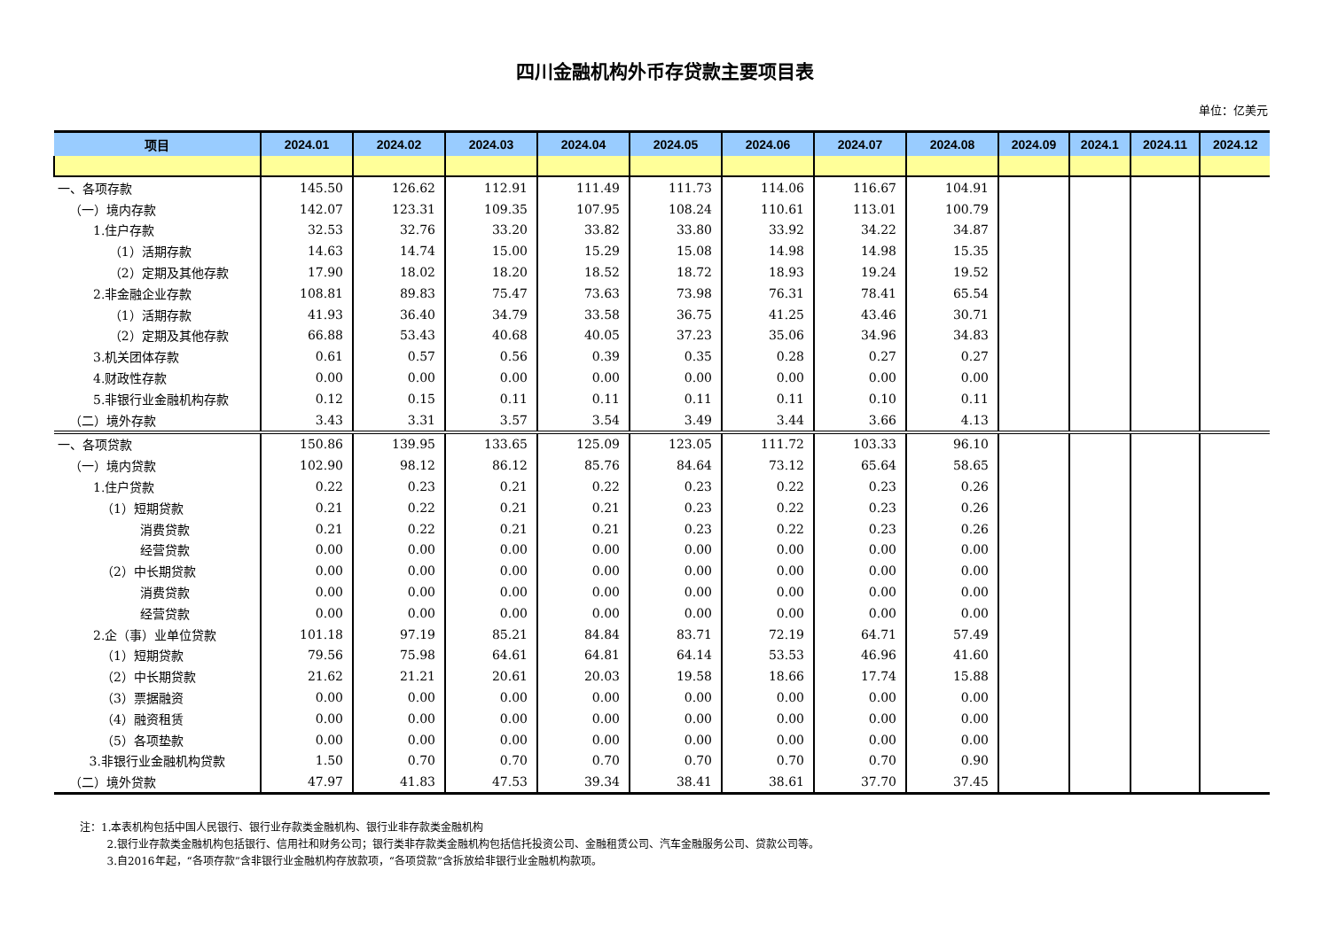四川金融机构外币存贷款主要项目表
单位：亿美元
| 项目 | 2024.01 | 2024.02 | 2024.03 | 2024.04 | 2024.05 | 2024.06 | 2024.07 | 2024.08 | 2024.09 | 2024.1 | 2024.11 | 2024.12 |
| --- | --- | --- | --- | --- | --- | --- | --- | --- | --- | --- | --- | --- |
| 一、各项存款 | 145.50 | 126.62 | 112.91 | 111.49 | 111.73 | 114.06 | 116.67 | 104.91 | | | | |
| （一）境内存款 | 142.07 | 123.31 | 109.35 | 107.95 | 108.24 | 110.61 | 113.01 | 100.79 | | | | |
| 1.住户存款 | 32.53 | 32.76 | 33.20 | 33.82 | 33.80 | 33.92 | 34.22 | 34.87 | | | | |
| （1）活期存款 | 14.63 | 14.74 | 15.00 | 15.29 | 15.08 | 14.98 | 14.98 | 15.35 | | | | |
| （2）定期及其他存款 | 17.90 | 18.02 | 18.20 | 18.52 | 18.72 | 18.93 | 19.24 | 19.52 | | | | |
| 2.非金融企业存款 | 108.81 | 89.83 | 75.47 | 73.63 | 73.98 | 76.31 | 78.41 | 65.54 | | | | |
| （1）活期存款 | 41.93 | 36.40 | 34.79 | 33.58 | 36.75 | 41.25 | 43.46 | 30.71 | | | | |
| （2）定期及其他存款 | 66.88 | 53.43 | 40.68 | 40.05 | 37.23 | 35.06 | 34.96 | 34.83 | | | | |
| 3.机关团体存款 | 0.61 | 0.57 | 0.56 | 0.39 | 0.35 | 0.28 | 0.27 | 0.27 | | | | |
| 4.财政性存款 | 0.00 | 0.00 | 0.00 | 0.00 | 0.00 | 0.00 | 0.00 | 0.00 | | | | |
| 5.非银行业金融机构存款 | 0.12 | 0.15 | 0.11 | 0.11 | 0.11 | 0.11 | 0.10 | 0.11 | | | | |
| （二）境外存款 | 3.43 | 3.31 | 3.57 | 3.54 | 3.49 | 3.44 | 3.66 | 4.13 | | | | |
| 一、各项贷款 | 150.86 | 139.95 | 133.65 | 125.09 | 123.05 | 111.72 | 103.33 | 96.10 | | | | |
| （一）境内贷款 | 102.90 | 98.12 | 86.12 | 85.76 | 84.64 | 73.12 | 65.64 | 58.65 | | | | |
| 1.住户贷款 | 0.22 | 0.23 | 0.21 | 0.22 | 0.23 | 0.22 | 0.23 | 0.26 | | | | |
| （1）短期贷款 | 0.21 | 0.22 | 0.21 | 0.21 | 0.23 | 0.22 | 0.23 | 0.26 | | | | |
| 消费贷款 | 0.21 | 0.22 | 0.21 | 0.21 | 0.23 | 0.22 | 0.23 | 0.26 | | | | |
| 经营贷款 | 0.00 | 0.00 | 0.00 | 0.00 | 0.00 | 0.00 | 0.00 | 0.00 | | | | |
| （2）中长期贷款 | 0.00 | 0.00 | 0.00 | 0.00 | 0.00 | 0.00 | 0.00 | 0.00 | | | | |
| 消费贷款 | 0.00 | 0.00 | 0.00 | 0.00 | 0.00 | 0.00 | 0.00 | 0.00 | | | | |
| 经营贷款 | 0.00 | 0.00 | 0.00 | 0.00 | 0.00 | 0.00 | 0.00 | 0.00 | | | | |
| 2.企（事）业单位贷款 | 101.18 | 97.19 | 85.21 | 84.84 | 83.71 | 72.19 | 64.71 | 57.49 | | | | |
| （1）短期贷款 | 79.56 | 75.98 | 64.61 | 64.81 | 64.14 | 53.53 | 46.96 | 41.60 | | | | |
| （2）中长期贷款 | 21.62 | 21.21 | 20.61 | 20.03 | 19.58 | 18.66 | 17.74 | 15.88 | | | | |
| （3）票据融资 | 0.00 | 0.00 | 0.00 | 0.00 | 0.00 | 0.00 | 0.00 | 0.00 | | | | |
| （4）融资租赁 | 0.00 | 0.00 | 0.00 | 0.00 | 0.00 | 0.00 | 0.00 | 0.00 | | | | |
| （5）各项垫款 | 0.00 | 0.00 | 0.00 | 0.00 | 0.00 | 0.00 | 0.00 | 0.00 | | | | |
| 3.非银行业金融机构贷款 | 1.50 | 0.70 | 0.70 | 0.70 | 0.70 | 0.70 | 0.70 | 0.90 | | | | |
| （二）境外贷款 | 47.97 | 41.83 | 47.53 | 39.34 | 38.41 | 38.61 | 37.70 | 37.45 | | | | |
注：1.本表机构包括中国人民银行、银行业存款类金融机构、银行业非存款类金融机构
2.银行业存款类金融机构包括银行、信用社和财务公司；银行类非存款类金融机构包括信托投资公司、金融租赁公司、汽车金融服务公司、贷款公司等。
3.自2016年起，“各项存款”含非银行业金融机构存放款项，“各项贷款”含拆放给非银行业金融机构款项。